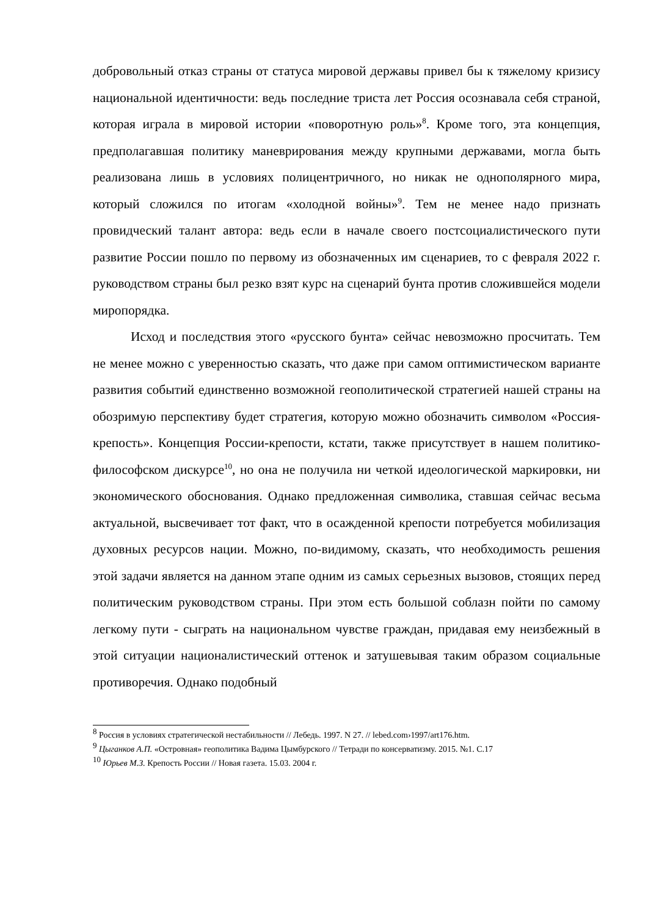добровольный отказ страны от статуса мировой державы привел бы к тяжелому кризису национальной идентичности: ведь последние триста лет Россия осознавала себя страной, которая играла в мировой истории «поворотную роль»<sup>8</sup>. Кроме того, эта концепция, предполагавшая политику маневрирования между крупными державами, могла быть реализована лишь в условиях полицентричного, но никак не однополярного мира, который сложился по итогам «холодной войны»<sup>9</sup>. Тем не менее надо признать провидческий талант автора: ведь если в начале своего постсоциалистического пути развитие России пошло по первому из обозначенных им сценариев, то с февраля 2022 г. руководством страны был резко взят курс на сценарий бунта против сложившейся модели миропорядка.
Исход и последствия этого «русского бунта» сейчас невозможно просчитать. Тем не менее можно с уверенностью сказать, что даже при самом оптимистическом варианте развития событий единственно возможной геополитической стратегией нашей страны на обозримую перспективу будет стратегия, которую можно обозначить символом «Россия-крепость». Концепция России-крепости, кстати, также присутствует в нашем политико-философском дискурсе<sup>10</sup>, но она не получила ни четкой идеологической маркировки, ни экономического обоснования. Однако предложенная символика, ставшая сейчас весьма актуальной, высвечивает тот факт, что в осажденной крепости потребуется мобилизация духовных ресурсов нации. Можно, по-видимому, сказать, что необходимость решения этой задачи является на данном этапе одним из самых серьезных вызовов, стоящих перед политическим руководством страны. При этом есть большой соблазн пойти по самому легкому пути - сыграть на национальном чувстве граждан, придавая ему неизбежный в этой ситуации националистический оттенок и затушевывая таким образом социальные противоречия. Однако подобный
<sup>8</sup> Россия в условиях стратегической нестабильности // Лебедь. 1997. N 27. // lebed.com›1997/art176.htm.
<sup>9</sup> Цыганков А.П. «Островная» геополитика Вадима Цымбурского // Тетради по консерватизму. 2015. №1. С.17
<sup>10</sup> Юрьев М.З. Крепость России // Новая газета. 15.03. 2004 г.